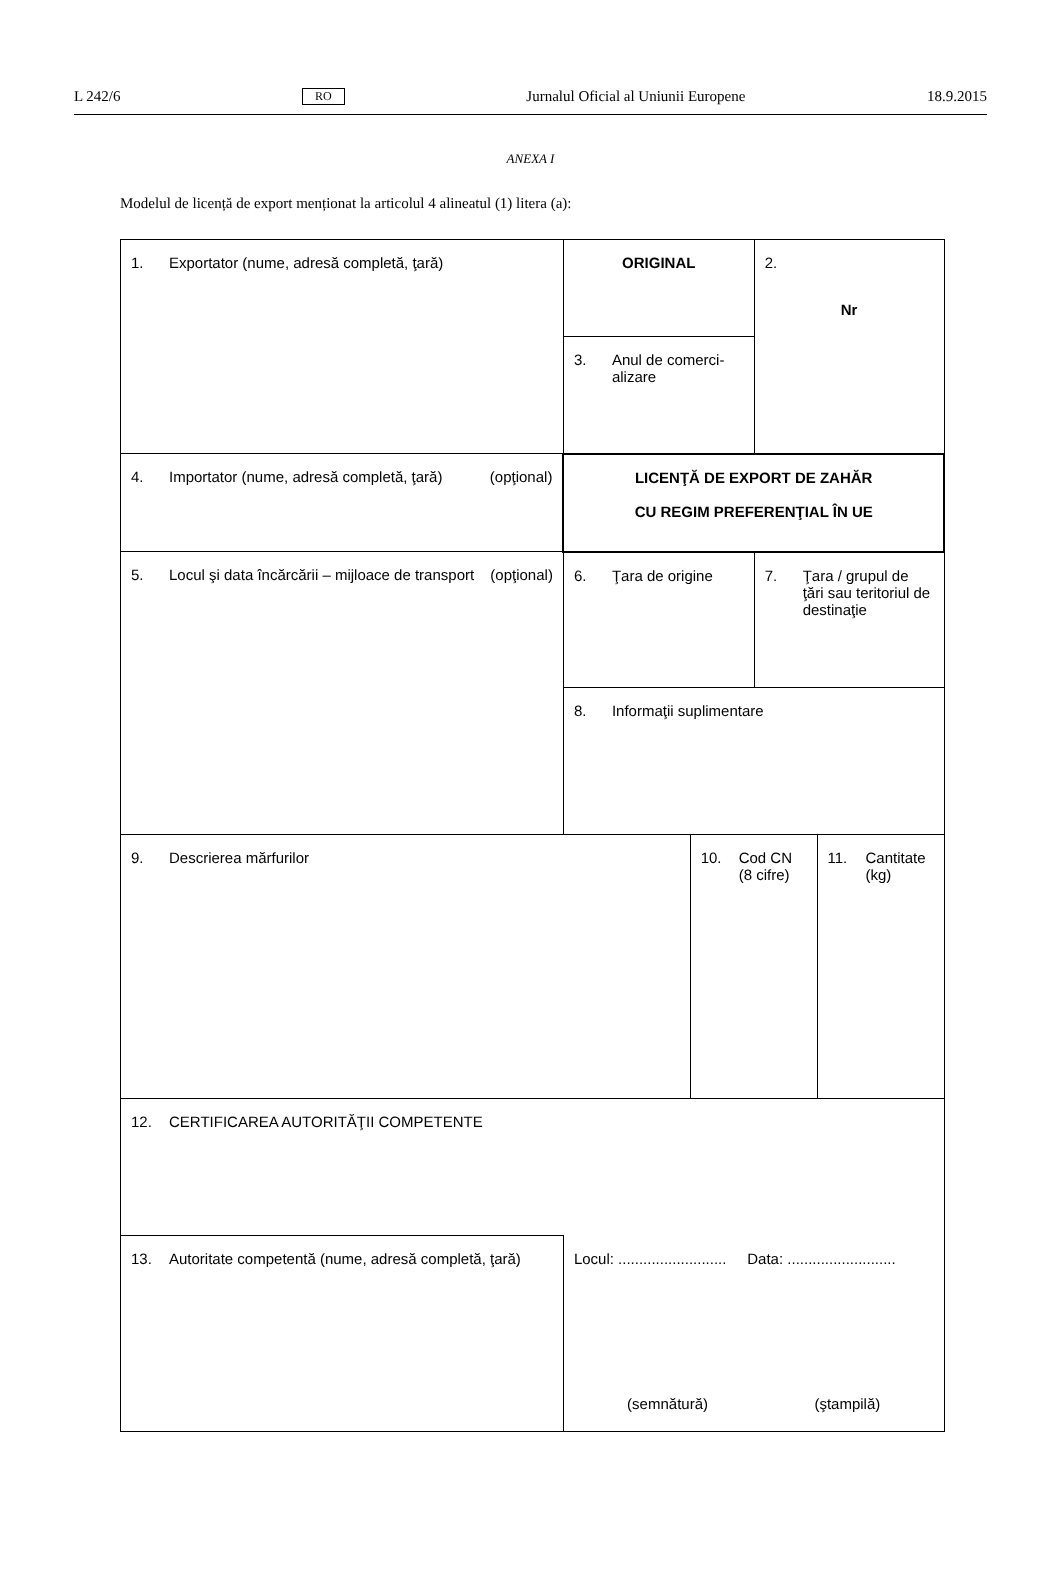L 242/6 RO Jurnalul Oficial al Uniunii Europene 18.9.2015
ANEXA I
Modelul de licență de export menționat la articolul 4 alineatul (1) litera (a):
| 1. Exportator (nume, adresă completă, ţară) | ORIGINAL | | 2. Nr | |
| | 3. Anul de comerci-alizare | | | |
| 4. Importator (nume, adresă completă, ţară) (opţional) | LICENŢĂ DE EXPORT DE ZAHĂR CU REGIM PREFERENŢIAL ÎN UE | | | |
| 5. Locul şi data încărcării – mijloace de transport (opţional) | 6. Ţara de origine | | 7. Ţara / grupul de ţări sau teritoriul de destinaţie | |
| | 8. Informaţii suplimentare | | | |
| 9. Descrierea mărfurilor | | 10. Cod CN (8 cifre) | | 11. Cantitate (kg) |
| 12. CERTIFICAREA AUTORITĂŢII COMPETENTE | | | | |
| 13. Autoritate competentă (nume, adresă completă, ţară) | Locul: .......................... Data: .......................... (semnătură) (ştampilă) | | | |